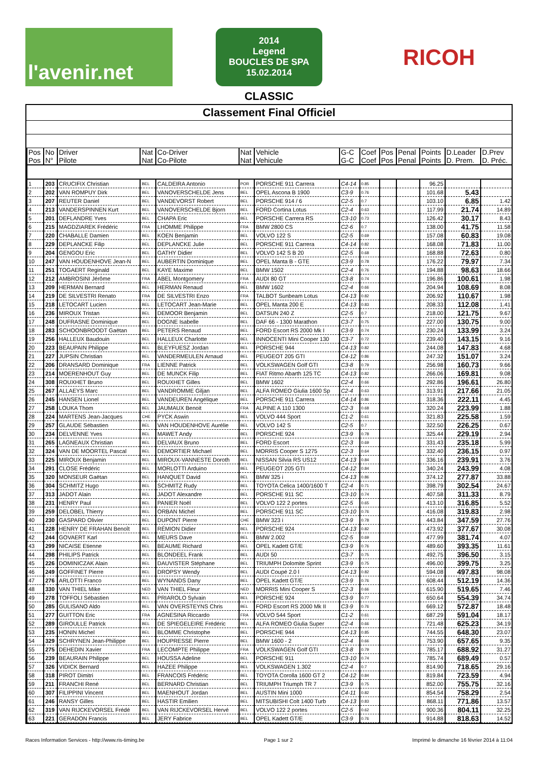l'avenir.net
2014
Legend
BOUCLES DE SPA
15.02.2014
RICOH
CLASSIC
Classement Final Officiel
| Pos | No | Driver | Nat | Co-Driver | Nat | Vehicle | G-C | Coef | Pos | Penal | Points | D.Leader | D.Prev |
| --- | --- | --- | --- | --- | --- | --- | --- | --- | --- | --- | --- | --- | --- |
| Pos | N° | Pilote | Nat | Co-Pilote | Nat | Vehicule | G-C | Coef | Pos | Penal | Points | D. Prem. | D. Préc. |
| 1 | 203 | CRUCIFIX Christian | BEL | CALDEIRA Antonio | POR | PORSCHE 911 Carrera | C4-14 | 0.85 | | | 96.25 | | |
| 2 | 202 | VAN ROMPUY Dirk | BEL | VANOVERSCHELDE Jens | BEL | OPEL Ascona B 1900 | C3-9 | 0.76 | | | 101.68 | 5.43 | |
| 3 | 207 | REUTER Daniel | BEL | VANDEVORST Robert | BEL | PORSCHE 914 / 6 | C2-5 | 0.7 | | | 103.10 | 6.85 | 1.42 |
| 4 | 213 | VANDERSPINNEN Kurt | BEL | VANOVERSCHELDE Bjorn | BEL | FORD Cortina Lotus | C2-4 | 0.63 | | | 117.99 | 21.74 | 14.89 |
| 5 | 201 | DEFLANDRE Yves | BEL | CHAPA Eric | BEL | PORSCHE Carrera RS | C3-10 | 0.73 | | | 126.42 | 30.17 | 8.43 |
| 6 | 215 | MAGDZIAREK Frédéric | FRA | LHOMME Philippe | FRA | BMW 2800 CS | C2-6 | 0.7 | | | 138.00 | 41.75 | 11.58 |
| 7 | 220 | CHABALLE Damien | BEL | KOEN Benjamin | BEL | VOLVO 122 S | C2-5 | 0.69 | | | 157.08 | 60.83 | 19.08 |
| 8 | 229 | DEPLANCKE Filip | BEL | DEPLANCKE Julie | BEL | PORSCHE 911 Carrera | C4-14 | 0.82 | | | 168.08 | 71.83 | 11.00 |
| 9 | 204 | GENGOU Eric | BEL | GATHY Didier | BEL | VOLVO 142 S B 20 | C2-5 | 0.68 | | | 168.88 | 72.63 | 0.80 |
| 10 | 247 | VAN HOUDENHOVE Jean-N | BEL | AUBERTIN Dominique | BEL | OPEL Manta B - GTE | C3-9 | 0.78 | | | 176.22 | 79.97 | 7.34 |
| 11 | 251 | TOGAERT Reginald | BEL | KAYE Maxime | BEL | BMW 1502 | C2-4 | 0.76 | | | 194.88 | 98.63 | 18.66 |
| 12 | 212 | AMBROSINI Jérôme | FRA | ABEL Montgomery | FRA | AUDI 80 GT | C3-8 | 0.74 | | | 196.86 | 100.61 | 1.98 |
| 13 | 209 | HERMAN Bernard | BEL | HERMAN Renaud | BEL | BMW 1602 | C2-4 | 0.66 | | | 204.94 | 108.69 | 8.08 |
| 14 | 219 | DE SILVESTRI Renato | FRA | DE SILVESTRI Enzo | FRA | TALBOT Sunbeam Lotus | C4-13 | 0.82 | | | 206.92 | 110.67 | 1.98 |
| 15 | 218 | LETOCART Lucien | BEL | LETOCART Jean-Marie | BEL | OPEL Manta 200 E | C4-13 | 0.83 | | | 208.33 | 112.08 | 1.41 |
| 16 | 236 | MIROUX Tristan | BEL | DEMOOR Benjamin | BEL | DATSUN 240 Z | C2-5 | 0.7 | | | 218.00 | 121.75 | 9.67 |
| 17 | 248 | DUFRASNE Dominique | BEL | DOGNE Isabelle | BEL | DAF 66 - 1300 Marathon | C3-7 | 0.75 | | | 227.00 | 130.75 | 9.00 |
| 18 | 283 | SCHOONBROODT Gaëtan | BEL | PETERS Renaud | BEL | FORD Escort RS 2000 Mk I | C3-9 | 0.74 | | | 230.24 | 133.99 | 3.24 |
| 19 | 256 | HALLEUX Baudouin | BEL | HALLEUX Charlotte | BEL | INNOCENTI Mini Cooper 130 | C3-7 | 0.72 | | | 239.40 | 143.15 | 9.16 |
| 20 | 223 | BEAUPAIN Philippe | BEL | BLEYFUESZ Jordan | BEL | PORSCHE 944 | C4-13 | 0.82 | | | 244.08 | 147.83 | 4.68 |
| 21 | 227 | JUPSIN Christian | BEL | VANDERMEULEN Arnaud | BEL | PEUGEOT 205 GTI | C4-12 | 0.86 | | | 247.32 | 151.07 | 3.24 |
| 22 | 206 | DRANSARD Dominique | FRA | LIENNE Patrick | BEL | VOLKSWAGEN Golf GTI | C3-8 | 0.79 | | | 256.98 | 160.73 | 9.66 |
| 23 | 214 | MOERENHOUT Guy | BEL | DE MUNCK Filip | BEL | FIAT Ritmo Abarth 125 TC | C4-13 | 0.82 | | | 266.06 | 169.81 | 9.08 |
| 24 | 308 | ROUXHET Bruno | BEL | ROUXHET Gilles | BEL | BMW 1602 | C2-4 | 0.66 | | | 292.86 | 196.61 | 26.80 |
| 25 | 267 | ALLAEYS Marc | BEL | VANDROMME Giljan | BEL | ALFA ROMEO Giulia 1600 Sp | C2-4 | 0.63 | | | 313.91 | 217.66 | 21.05 |
| 26 | 245 | HANSEN Lionel | BEL | VANDEUREN Angélique | BEL | PORSCHE 911 Carrera | C4-14 | 0.86 | | | 318.36 | 222.11 | 4.45 |
| 27 | 258 | LOUKA Thom | BEL | JAUMAUX Benoit | FRA | ALPINE A 110 1300 | C2-3 | 0.68 | | | 320.24 | 223.99 | 1.88 |
| 28 | 224 | MARTENS Jean-Jacques | CHE | PYCK Aswin | BEL | VOLVO 444 Sport | C1-2 | 0.61 | | | 321.83 | 225.58 | 1.59 |
| 29 | 257 | GLAUDE Sébastien | BEL | VAN HOUDENHOVE Aurélie | BEL | VOLVO 142 S | C2-5 | 0.7 | | | 322.50 | 226.25 | 0.67 |
| 30 | 234 | DELVENNE Yves | BEL | MAWET Andy | BEL | PORSCHE 924 | C3-9 | 0.78 | | | 325.44 | 229.19 | 2.94 |
| 31 | 265 | LAGNEAUX Christian | BEL | DELVAUX Bruno | BEL | FORD Escort | C2-3 | 0.69 | | | 331.43 | 235.18 | 5.99 |
| 32 | 324 | VAN DE MOORTEL Pascal | BEL | DEMORTIER Michael | BEL | MORRIS Cooper S 1275 | C2-3 | 0.64 | | | 332.40 | 236.15 | 0.97 |
| 33 | 225 | MIROUX Benjamin | BEL | MIROUX-VANNESTE Doroth | BEL | NISSAN Silvia RS US12 | C4-13 | 0.84 | | | 336.16 | 239.91 | 3.76 |
| 34 | 291 | CLOSE Frédéric | BEL | MORLOTTI Arduino | BEL | PEUGEOT 205 GTI | C4-12 | 0.84 | | | 340.24 | 243.99 | 4.08 |
| 35 | 320 | MONSEUR Gaëtan | BEL | HANQUET David | BEL | BMW 325 i | C4-13 | 0.86 | | | 374.12 | 277.87 | 33.88 |
| 36 | 304 | SCHMITZ Hugo | BEL | SCHMITZ Rudy | BEL | TOYOTA Celica 1400/1600 T | C2-4 | 0.71 | | | 398.79 | 302.54 | 24.67 |
| 37 | 313 | JADOT Alain | BEL | JADOT Alexandre | BEL | PORSCHE 911 SC | C3-10 | 0.74 | | | 407.58 | 311.33 | 8.79 |
| 38 | 231 | HENRY Paul | BEL | PANIER Noël | BEL | VOLVO 122 2 portes | C2-5 | 0.65 | | | 413.10 | 316.85 | 5.52 |
| 39 | 259 | DELOBEL Thierry | BEL | ORBAN Michel | BEL | PORSCHE 911 SC | C3-10 | 0.76 | | | 416.08 | 319.83 | 2.98 |
| 40 | 230 | GASPARD Olivier | BEL | DUPONT Pierre | CHE | BMW 323 i | C3-9 | 0.78 | | | 443.84 | 347.59 | 27.76 |
| 41 | 228 | HENRY DE FRAHAN Benoît | BEL | RÉMION Didier | BEL | PORSCHE 924 | C4-13 | 0.82 | | | 473.92 | 377.67 | 30.08 |
| 42 | 244 | GOVAERT Karl | BEL | MEURS Dave | BEL | BMW 2.002 | C2-5 | 0.69 | | | 477.99 | 381.74 | 4.07 |
| 43 | 299 | NICAISE Etienne | BEL | BEAUME Richard | BEL | OPEL Kadett GT/E | C3-9 | 0.76 | | | 489.60 | 393.35 | 11.61 |
| 44 | 298 | PHILIPS Patrick | BEL | BLONDEEL Frank | BEL | AUDI 50 | C3-7 | 0.75 | | | 492.75 | 396.50 | 3.15 |
| 45 | 226 | DOMINICZAK Alain | BEL | DAUVISTER Stéphane | BEL | TRIUMPH Dolomite Sprint | C3-9 | 0.75 | | | 496.00 | 399.75 | 3.25 |
| 46 | 249 | GOFFINET Pierre | BEL | DROPSY Wendy | BEL | AUDI Coupé 2.0 l | C4-13 | 0.82 | | | 594.08 | 497.83 | 98.08 |
| 47 | 276 | ARLOTTI Franco | BEL | WYNANDS Dany | BEL | OPEL Kadett GT/E | C3-9 | 0.76 | | | 608.44 | 512.19 | 14.36 |
| 48 | 330 | VAN THIEL Mike | NED | VAN THIEL Fleur | NED | MORRIS Mini Cooper S | C2-3 | 0.66 | | | 615.90 | 519.65 | 7.46 |
| 49 | 278 | TOFFOLI Sébastien | BEL | PRIAROLO Sylvain | BEL | PORSCHE 924 | C3-9 | 0.77 | | | 650.64 | 554.39 | 34.74 |
| 50 | 285 | GULISANO Aldo | BEL | VAN OVERSTEYNS Chris | BEL | FORD Escort RS 2000 Mk II | C3-9 | 0.76 | | | 669.12 | 572.87 | 18.48 |
| 51 | 277 | GUITTON Eric | FRA | AGNESINA Riccardo | FRA | VOLVO 544 Sport | C1-2 | 0.61 | | | 687.29 | 591.04 | 18.17 |
| 52 | 289 | GIROULLE Patrick | BEL | DE SPIEGELEIRE Frédéric | BEL | ALFA ROMEO Giulia Super | C2-4 | 0.66 | | | 721.48 | 625.23 | 34.19 |
| 53 | 235 | HONIN Michel | BEL | BLOMME Christophe | BEL | PORSCHE 944 | C4-13 | 0.85 | | | 744.55 | 648.30 | 23.07 |
| 54 | 329 | SCHRYNEN Jean-Philippe | BEL | HOUPRESSE Pierre | BEL | BMW 1600 - 2 | C2-4 | 0.66 | | | 753.90 | 657.65 | 9.35 |
| 55 | 275 | DEHEDIN Xavier | FRA | LECOMPTE Philippe | FRA | VOLKSWAGEN Golf GTI | C3-8 | 0.79 | | | 785.17 | 688.92 | 31.27 |
| 56 | 239 | BEAURAIN Philippe | BEL | HOUSSA Adeline | BEL | PORSCHE 911 | C3-10 | 0.74 | | | 785.74 | 689.49 | 0.57 |
| 57 | 326 | VIDICK Bernard | BEL | HAZEE Philippe | BEL | VOLKSWAGEN 1.302 | C2-4 | 0.7 | | | 814.90 | 718.65 | 29.16 |
| 58 | 318 | PIROT Dimitri | BEL | FRANCOIS Frédéric | BEL | TOYOTA Corolla 1600 GT 2 | C4-12 | 0.84 | | | 819.84 | 723.59 | 4.94 |
| 59 | 211 | FRANCHI René | BEL | BERNARD Christian | BEL | TRIUMPH Triumph TR 7 | C3-9 | 0.75 | | | 852.00 | 755.75 | 32.16 |
| 60 | 307 | FILIPPINI Vincent | BEL | MAENHOUT Jordan | BEL | AUSTIN Mini 1000 | C4-11 | 0.82 | | | 854.54 | 758.29 | 2.54 |
| 61 | 246 | RANSY Gilles | BEL | HASTIR Emilien | BEL | MITSUBISHI Colt 1400 Turb | C4-13 | 0.83 | | | 868.11 | 771.86 | 13.57 |
| 62 | 319 | VAN RIJCKEVORSEL Frédé | BEL | VAN RIJCKEVORSEL Hervé | BEL | VOLVO 122 2 portes | C2-5 | 0.62 | | | 900.36 | 804.11 | 32.25 |
| 63 | 221 | GERADON Francis | BEL | JERY Fabrice | BEL | OPEL Kadett GT/E | C3-9 | 0.76 | | | 914.88 | 818.63 | 14.52 |
Races Information Services - http://www.ris-timing.be Page 1 sur 2 Imprimé le dimanche 16 février 2014 à 11:04